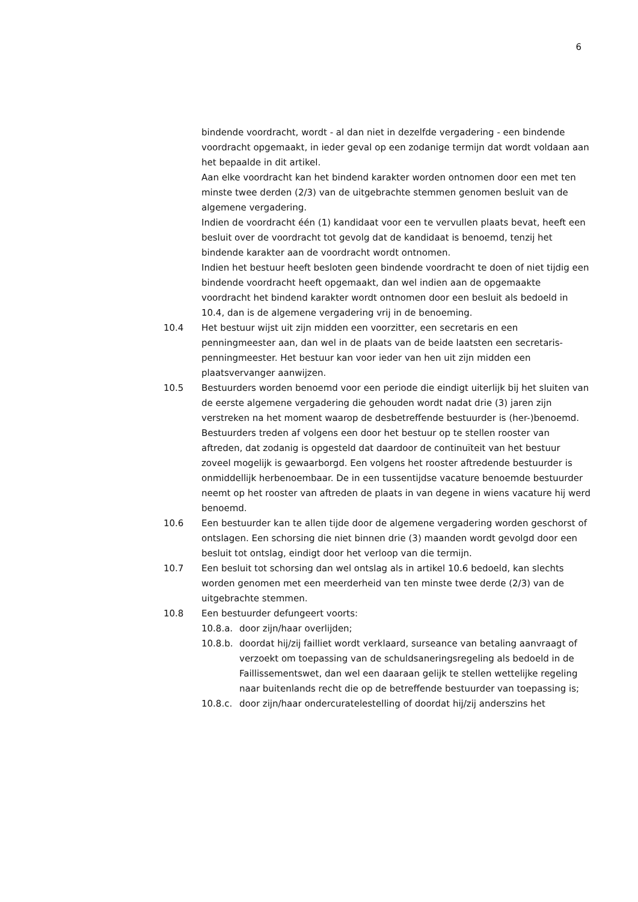6
bindende voordracht, wordt - al dan niet in dezelfde vergadering - een bindende voordracht opgemaakt, in ieder geval op een zodanige termijn dat wordt voldaan aan het bepaalde in dit artikel.
Aan elke voordracht kan het bindend karakter worden ontnomen door een met ten minste twee derden (2/3) van de uitgebrachte stemmen genomen besluit van de algemene vergadering.
Indien de voordracht één (1) kandidaat voor een te vervullen plaats bevat, heeft een besluit over de voordracht tot gevolg dat de kandidaat is benoemd, tenzij het bindende karakter aan de voordracht wordt ontnomen.
Indien het bestuur heeft besloten geen bindende voordracht te doen of niet tijdig een bindende voordracht heeft opgemaakt, dan wel indien aan de opgemaakte voordracht het bindend karakter wordt ontnomen door een besluit als bedoeld in 10.4, dan is de algemene vergadering vrij in de benoeming.
10.4 Het bestuur wijst uit zijn midden een voorzitter, een secretaris en een penningmeester aan, dan wel in de plaats van de beide laatsten een secretaris-penningmeester. Het bestuur kan voor ieder van hen uit zijn midden een plaatsvervanger aanwijzen.
10.5 Bestuurders worden benoemd voor een periode die eindigt uiterlijk bij het sluiten van de eerste algemene vergadering die gehouden wordt nadat drie (3) jaren zijn verstreken na het moment waarop de desbetreffende bestuurder is (her-)benoemd. Bestuurders treden af volgens een door het bestuur op te stellen rooster van aftreden, dat zodanig is opgesteld dat daardoor de continuïteit van het bestuur zoveel mogelijk is gewaarborgd. Een volgens het rooster aftredende bestuurder is onmiddellijk herbenoembaar. De in een tussentijdse vacature benoemde bestuurder neemt op het rooster van aftreden de plaats in van degene in wiens vacature hij werd benoemd.
10.6 Een bestuurder kan te allen tijde door de algemene vergadering worden geschorst of ontslagen. Een schorsing die niet binnen drie (3) maanden wordt gevolgd door een besluit tot ontslag, eindigt door het verloop van die termijn.
10.7 Een besluit tot schorsing dan wel ontslag als in artikel 10.6 bedoeld, kan slechts worden genomen met een meerderheid van ten minste twee derde (2/3) van de uitgebrachte stemmen.
10.8 Een bestuurder defungeert voorts:
10.8.a. door zijn/haar overlijden;
10.8.b. doordat hij/zij failliet wordt verklaard, surseance van betaling aanvraagt of verzoekt om toepassing van de schuldsaneringsregeling als bedoeld in de Faillissementswet, dan wel een daaraan gelijk te stellen wettelijke regeling naar buitenlands recht die op de betreffende bestuurder van toepassing is;
10.8.c. door zijn/haar ondercuratelestelling of doordat hij/zij anderszins het